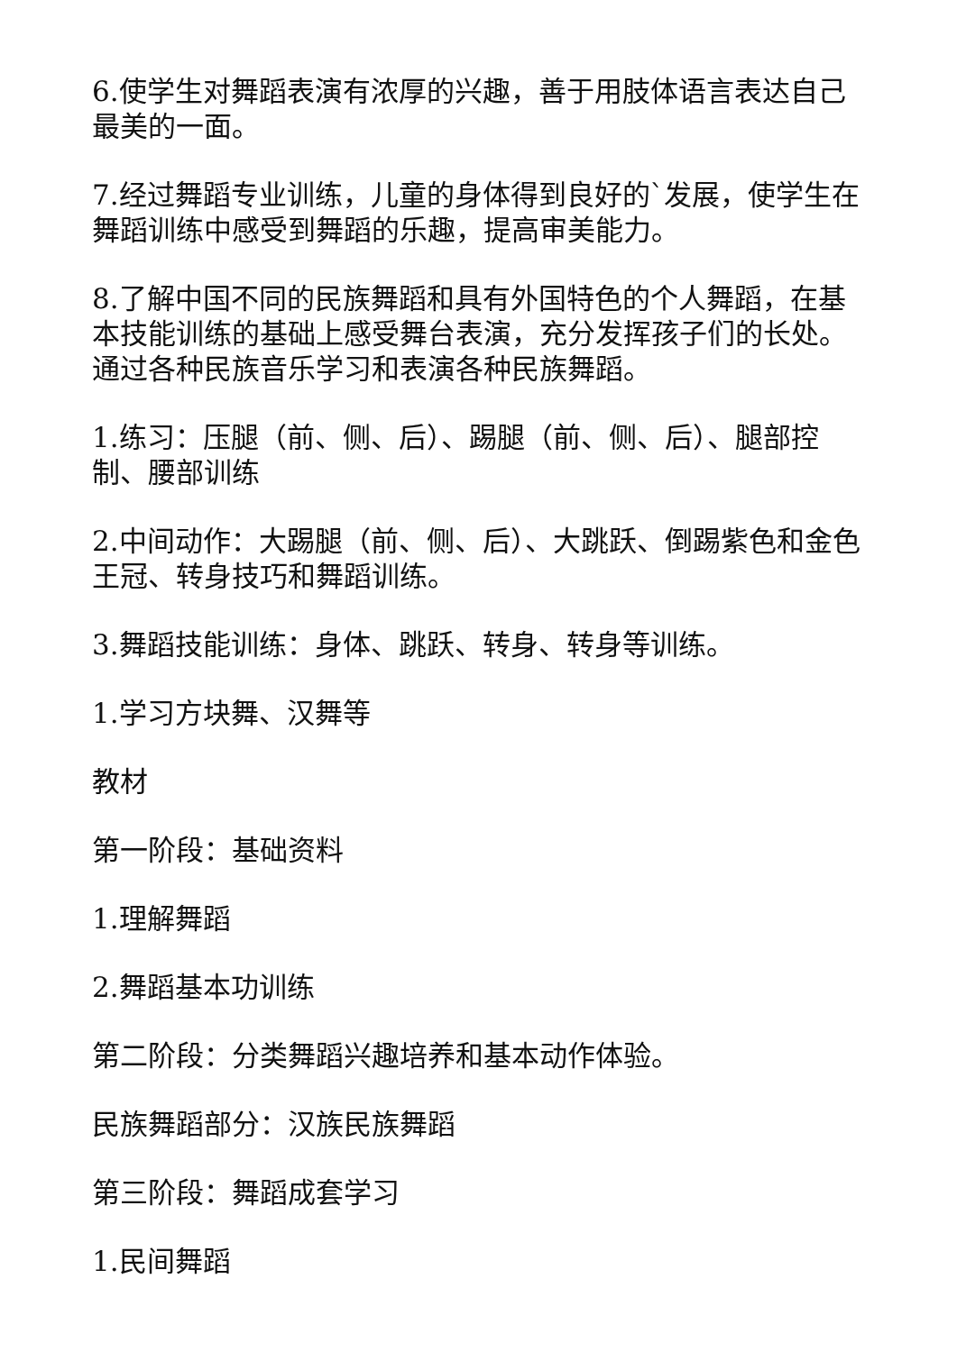6.使学生对舞蹈表演有浓厚的兴趣，善于用肢体语言表达自己最美的一面。
7.经过舞蹈专业训练，儿童的身体得到良好的`发展，使学生在舞蹈训练中感受到舞蹈的乐趣，提高审美能力。
8.了解中国不同的民族舞蹈和具有外国特色的个人舞蹈，在基本技能训练的基础上感受舞台表演，充分发挥孩子们的长处。通过各种民族音乐学习和表演各种民族舞蹈。
1.练习：压腿（前、侧、后）、踢腿（前、侧、后）、腿部控制、腰部训练
2.中间动作：大踢腿（前、侧、后）、大跳跃、倒踢紫色和金色王冠、转身技巧和舞蹈训练。
3.舞蹈技能训练：身体、跳跃、转身、转身等训练。
1.学习方块舞、汉舞等
教材
第一阶段：基础资料
1.理解舞蹈
2.舞蹈基本功训练
第二阶段：分类舞蹈兴趣培养和基本动作体验。
民族舞蹈部分：汉族民族舞蹈
第三阶段：舞蹈成套学习
1.民间舞蹈